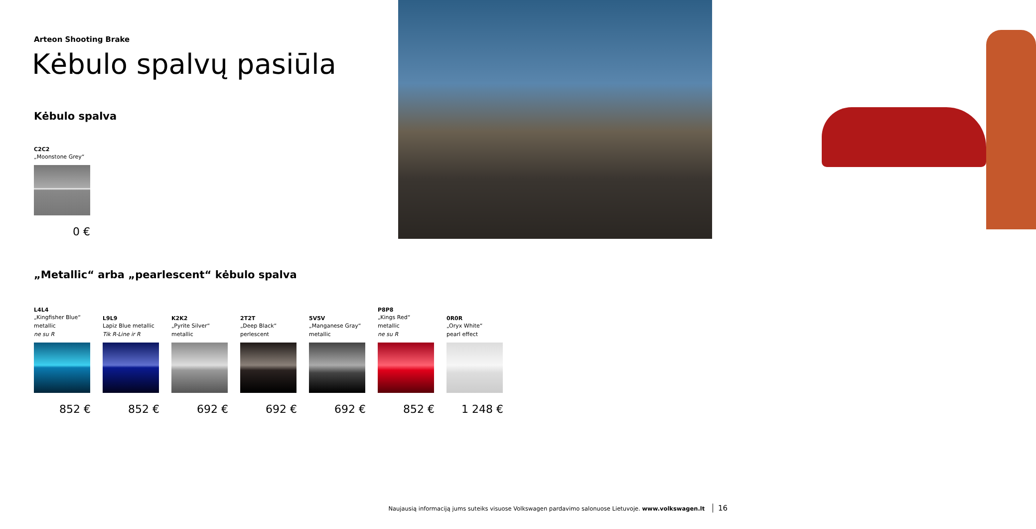Arteon Shooting Brake
Kėbulo spalvų pasiūla
Kėbulo spalva
C2C2
„Moonstone Grey“
0 €
„Metallic“ arba „pearlescent“ kėbulo spalva
L4L4
„Kingfisher Blue“
metallic
ne su R
852 €
L9L9
Lapiz Blue metallic
Tik R-Line ir R
852 €
K2K2
„Pyrite Silver“
metallic
692 €
2T2T
„Deep Black“
perlescent
692 €
5V5V
„Manganese Gray“
metallic
692 €
P8P8
„Kings Red“
metallic
ne su R
852 €
0R0R
„Oryx White“
pearl effect
1 248 €
Naujausią informaciją jums suteiks visuose Volkswagen pardavimo salonuose Lietuvoje. www.volkswagen.lt 16